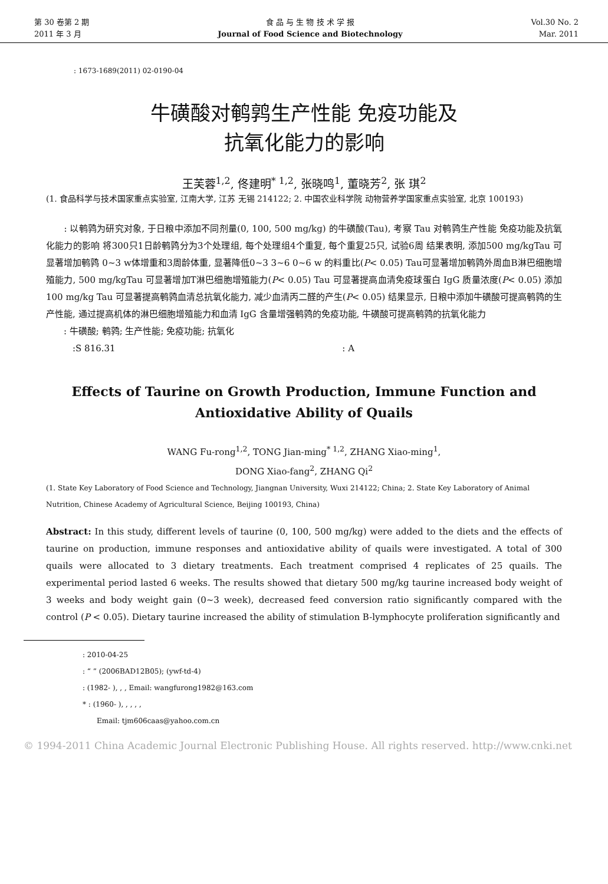第 30 卷第 2 期
2011 年 3 月
食 品 与 生 物 技 术 学 报
Journal of Food Science and Biotechnology
Vol.30 No. 2
Mar. 2011
: 1673-1689(2011) 02-0190-04
牛磺酸对鹌鹑生产性能 免疫功能及
抗氧化能力的影响
王芙蓉<sup>1,2</sup>, 佟建明<sup>* 1,2</sup>, 张晓鸣<sup>1</sup>, 董晓芳<sup>2</sup>, 张 琪<sup>2</sup>
(1. 食品科学与技术国家重点实验室, 江南大学, 江苏 无锡 214122; 2. 中国农业科学院 动物营养学国家重点实验室, 北京 100193)
　　: 以鹌鹑为研究对象, 于日粮中添加不同剂量(0, 100, 500 mg/kg) 的牛磺酸(Tau), 考察 Tau 对鹌鹑生产性能 免疫功能及抗氧化能力的影响 将300只1日龄鹌鹑分为3个处理组, 每个处理组4个重复, 每个重复25只, 试验6周 结果表明, 添加500 mg/kgTau 可显著增加鹌鹑 0~3 w体增重和3周龄体重, 显著降低0~3 3~6 0~6 w 的料重比(P< 0.05) Tau可显著增加鹌鹑外周血B淋巴细胞增殖能力, 500 mg/kgTau 可显著增加T淋巴细胞增殖能力(P< 0.05) Tau 可显著提高血清免疫球蛋白 IgG 质量浓度(P< 0.05) 添加100 mg/kg Tau 可显著提高鹌鹑血清总抗氧化能力, 减少血清丙二醛的产生(P< 0.05) 结果显示, 日粮中添加牛磺酸可提高鹌鹑的生产性能, 通过提高机体的淋巴细胞增殖能力和血清 IgG 含量增强鹌鹑的免疫功能, 牛磺酸可提高鹌鹑的抗氧化能力
　　: 牛磺酸; 鹌鹑; 生产性能; 免疫功能; 抗氧化
　　　:S 816.31 : A
Effects of Taurine on Growth Production, Immune Function and
Antioxidative Ability of Quails
WANG Fu-rong<sup>1,2</sup>, TONG Jian-ming<sup>* 1,2</sup>, ZHANG Xiao-ming<sup>1</sup>,
DONG Xiao-fang<sup>2</sup>, ZHANG Qi<sup>2</sup>
(1. State Key Laboratory of Food Science and Technology, Jiangnan University, Wuxi 214122; China; 2. State Key Laboratory of Animal Nutrition, Chinese Academy of Agricultural Science, Beijing 100193, China)
Abstract: In this study, different levels of taurine (0, 100, 500 mg/kg) were added to the diets and the effects of taurine on production, immune responses and antioxidative ability of quails were investigated. A total of 300 quails were allocated to 3 dietary treatments. Each treatment comprised 4 replicates of 25 quails. The experimental period lasted 6 weeks. The results showed that dietary 500 mg/kg taurine increased body weight of 3 weeks and body weight gain (0~3 week), decreased feed conversion ratio significantly compared with the control (P < 0.05). Dietary taurine increased the ability of stimulation B-lymphocyte proliferation significantly and
: 2010-04-25
: “ ” (2006BAD12B05); (ywf-td-4)
: (1982- ), , , Email: wangfurong1982@163.com
* : (1960- ), , , , ,
　　Email: tjm606caas@yahoo.com.cn
© 1994-2011 China Academic Journal Electronic Publishing House. All rights reserved. http://www.cnki.net